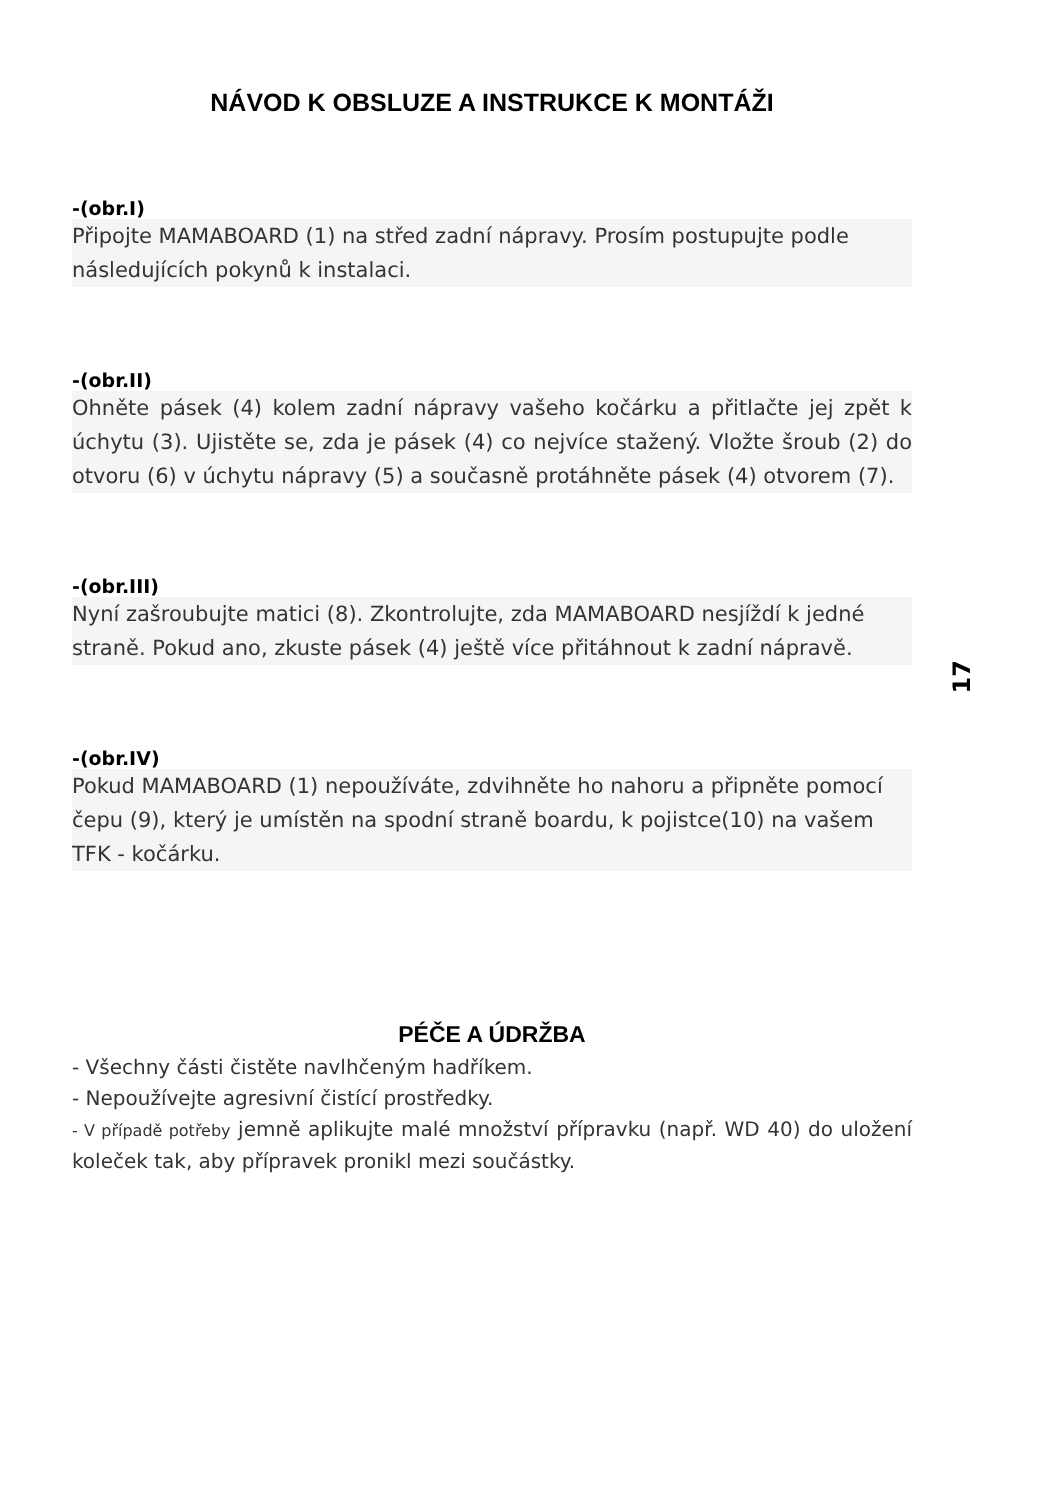NÁVOD K OBSLUZE A INSTRUKCE K MONTÁŽI
-(obr.I)
Připojte MAMABOARD (1) na střed zadní nápravy. Prosím postupujte podle následujících pokynů k instalaci.
-(obr.II)
Ohněte pásek (4) kolem zadní nápravy vašeho kočárku a přitlačte jej zpět k úchytu (3). Ujistěte se, zda je pásek (4) co nejvíce stažený. Vložte šroub (2) do otvoru (6) v úchytu nápravy (5) a současně protáhněte pásek (4) otvorem (7).
-(obr.III)
Nyní zašroubujte matici (8). Zkontrolujte, zda MAMABOARD nesjíždí k jedné straně. Pokud ano, zkuste pásek (4) ještě více přitáhnout k zadní nápravě.
-(obr.IV)
Pokud MAMABOARD (1) nepoužíváte, zdvihněte ho nahoru a připněte pomocí čepu (9), který je umístěn na spodní straně boardu, k pojistce(10) na vašem TFK - kočárku.
PÉČE A ÚDRŽBA
- Všechny části čistěte navlhčeným hadříkem.
- Nepoužívejte agresivní čistící prostředky.
- V případě potřeby jemně aplikujte malé množství přípravku (např. WD 40) do uložení koleček tak, aby přípravek pronikl mezi součástky.
17